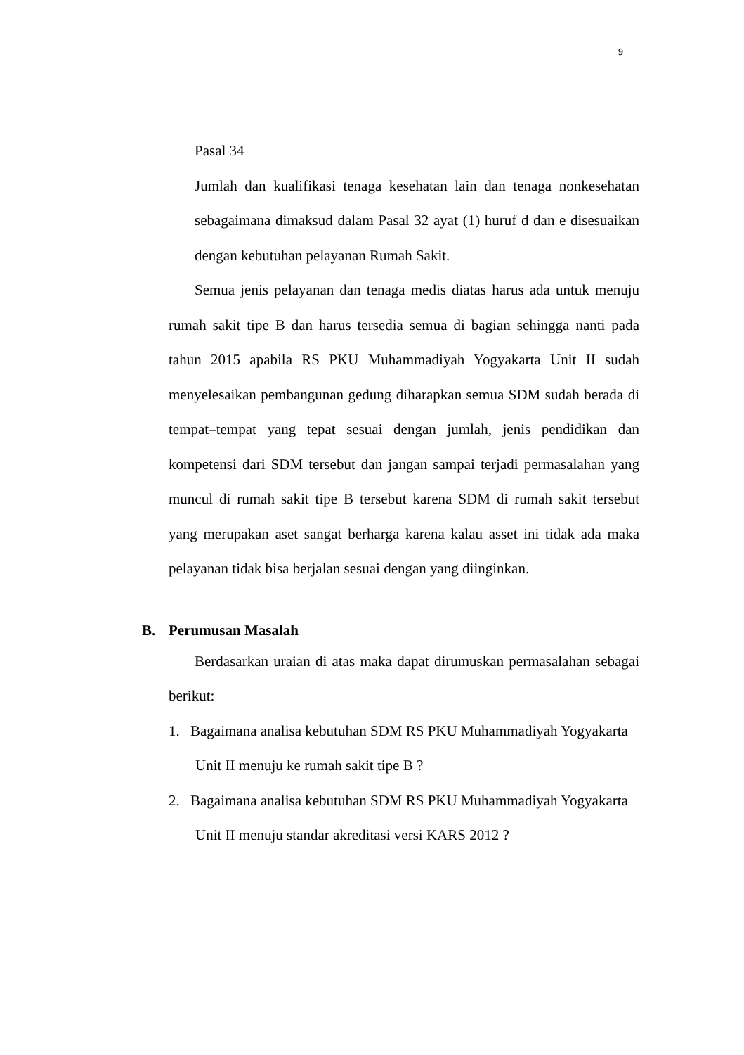9
Pasal 34
Jumlah dan kualifikasi tenaga kesehatan lain dan tenaga nonkesehatan sebagaimana dimaksud dalam Pasal 32 ayat (1) huruf d dan e disesuaikan dengan kebutuhan pelayanan Rumah Sakit.
Semua jenis pelayanan dan tenaga medis diatas harus ada untuk menuju rumah sakit tipe B dan harus tersedia semua di bagian sehingga nanti pada tahun 2015 apabila RS PKU Muhammadiyah Yogyakarta Unit II sudah menyelesaikan pembangunan gedung diharapkan semua SDM sudah berada di tempat–tempat yang tepat sesuai dengan jumlah, jenis pendidikan dan kompetensi dari SDM tersebut dan jangan sampai terjadi permasalahan yang muncul di rumah sakit tipe B tersebut karena SDM di rumah sakit tersebut yang merupakan aset sangat berharga karena kalau asset ini tidak ada maka pelayanan tidak bisa berjalan sesuai dengan yang diinginkan.
B. Perumusan Masalah
Berdasarkan uraian di atas maka dapat dirumuskan permasalahan sebagai berikut:
1. Bagaimana analisa kebutuhan SDM RS PKU Muhammadiyah Yogyakarta
Unit II menuju ke rumah sakit tipe B ?
2. Bagaimana analisa kebutuhan SDM RS PKU Muhammadiyah Yogyakarta
Unit II menuju standar akreditasi versi KARS 2012 ?